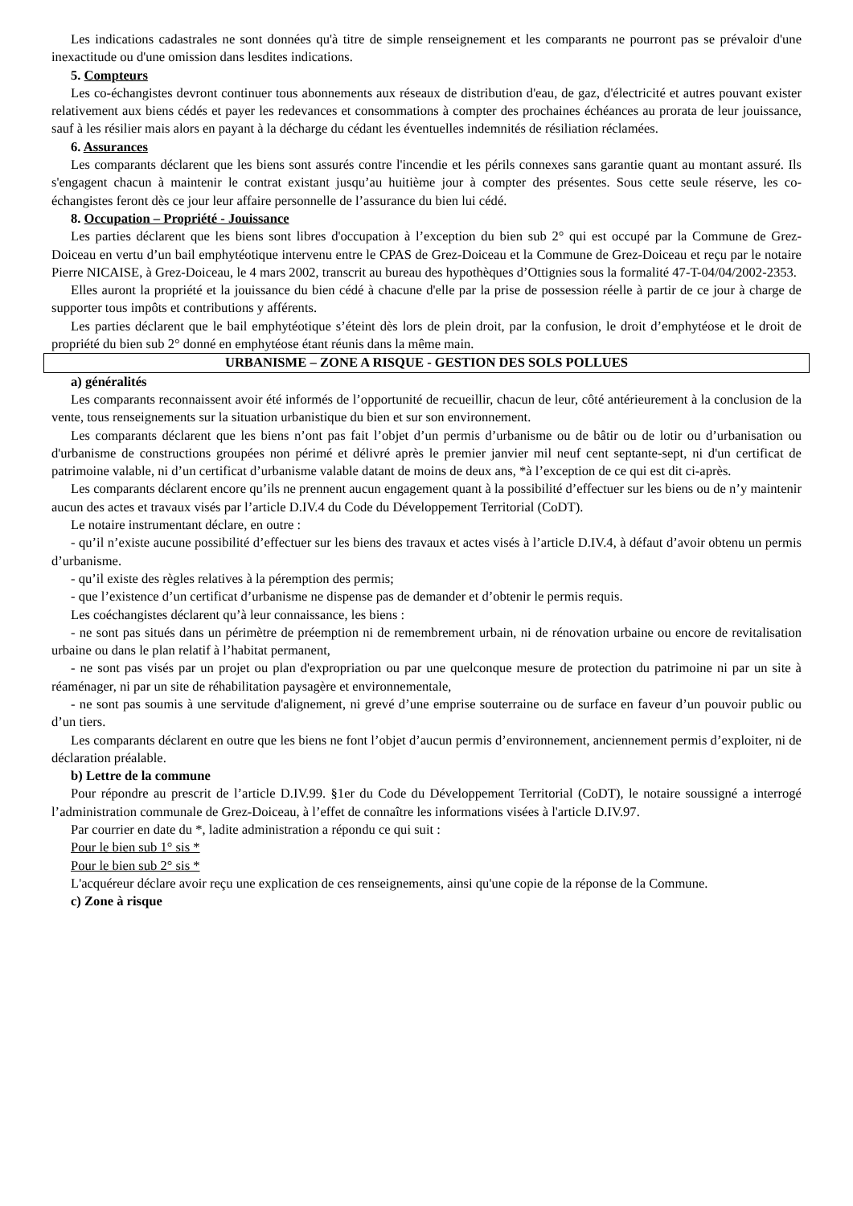Les indications cadastrales ne sont données qu'à titre de simple renseignement et les comparants ne pourront pas se prévaloir d'une inexactitude ou d'une omission dans lesdites indications.
5. Compteurs
Les co-échangistes devront continuer tous abonnements aux réseaux de distribution d'eau, de gaz, d'électricité et autres pouvant exister relativement aux biens cédés et payer les redevances et consommations à compter des prochaines échéances au prorata de leur jouissance, sauf à les résilier mais alors en payant à la décharge du cédant les éventuelles indemnités de résiliation réclamées.
6. Assurances
Les comparants déclarent que les biens sont assurés contre l'incendie et les périls connexes sans garantie quant au montant assuré. Ils s'engagent chacun à maintenir le contrat existant jusqu’au huitième jour à compter des présentes. Sous cette seule réserve, les co-échangistes feront dès ce jour leur affaire personnelle de l’assurance du bien lui cédé.
8. Occupation – Propriété - Jouissance
Les parties déclarent que les biens sont libres d'occupation à l’exception du bien sub 2° qui est occupé par la Commune de Grez-Doiceau en vertu d’un bail emphytéotique intervenu entre le CPAS de Grez-Doiceau et la Commune de Grez-Doiceau et reçu par le notaire Pierre NICAISE, à Grez-Doiceau, le 4 mars 2002, transcrit au bureau des hypothèques d’Ottignies sous la formalité 47-T-04/04/2002-2353.
Elles auront la propriété et la jouissance du bien cédé à chacune d'elle par la prise de possession réelle à partir de ce jour à charge de supporter tous impôts et contributions y afférents.
Les parties déclarent que le bail emphytéotique s’éteint dès lors de plein droit, par la confusion, le droit d’emphytéose et le droit de propriété du bien sub 2° donné en emphytéose étant réunis dans la même main.
URBANISME – ZONE A RISQUE - GESTION DES SOLS POLLUES
a) généralités
Les comparants reconnaissent avoir été informés de l’opportunité de recueillir, chacun de leur, côté antérieurement à la conclusion de la vente, tous renseignements sur la situation urbanistique du bien et sur son environnement.
Les comparants déclarent que les biens n’ont pas fait l’objet d’un permis d’urbanisme ou de bâtir ou de lotir ou d’urbanisation ou d'urbanisme de constructions groupées non périmé et délivré après le premier janvier mil neuf cent septante-sept, ni d'un certificat de patrimoine valable, ni d’un certificat d’urbanisme valable datant de moins de deux ans, *à l’exception de ce qui est dit ci-après.
Les comparants déclarent encore qu’ils ne prennent aucun engagement quant à la possibilité d’effectuer sur les biens ou de n’y maintenir aucun des actes et travaux visés par l’article D.IV.4 du Code du Développement Territorial (CoDT).
Le notaire instrumentant déclare, en outre :
- qu’il n’existe aucune possibilité d’effectuer sur les biens des travaux et actes visés à l’article D.IV.4, à défaut d’avoir obtenu un permis d’urbanisme.
- qu’il existe des règles relatives à la péremption des permis;
- que l’existence d’un certificat d’urbanisme ne dispense pas de demander et d’obtenir le permis requis.
Les coéchangistes déclarent qu’à leur connaissance, les biens :
- ne sont pas situés dans un périmètre de préemption ni de remembrement urbain, ni de rénovation urbaine ou encore de revitalisation urbaine ou dans le plan relatif à l’habitat permanent,
- ne sont pas visés par un projet ou plan d'expropriation ou par une quelconque mesure de protection du patrimoine ni par un site à réaménager, ni par un site de réhabilitation paysagère et environnementale,
- ne sont pas soumis à une servitude d'alignement, ni grevé d’une emprise souterraine ou de surface en faveur d’un pouvoir public ou d’un tiers.
Les comparants déclarent en outre que les biens ne font l’objet d’aucun permis d’environnement, anciennement permis d’exploiter, ni de déclaration préalable.
b) Lettre de la commune
Pour répondre au prescrit de l’article D.IV.99. §1er du Code du Développement Territorial (CoDT), le notaire soussigné a interrogé l’administration communale de Grez-Doiceau, à l’effet de connaître les informations visées à l'article D.IV.97.
Par courrier en date du *, ladite administration a répondu ce qui suit :
Pour le bien sub 1° sis *
Pour le bien sub 2° sis *
L'acquéreur déclare avoir reçu une explication de ces renseignements, ainsi qu'une copie de la réponse de la Commune.
c) Zone à risque